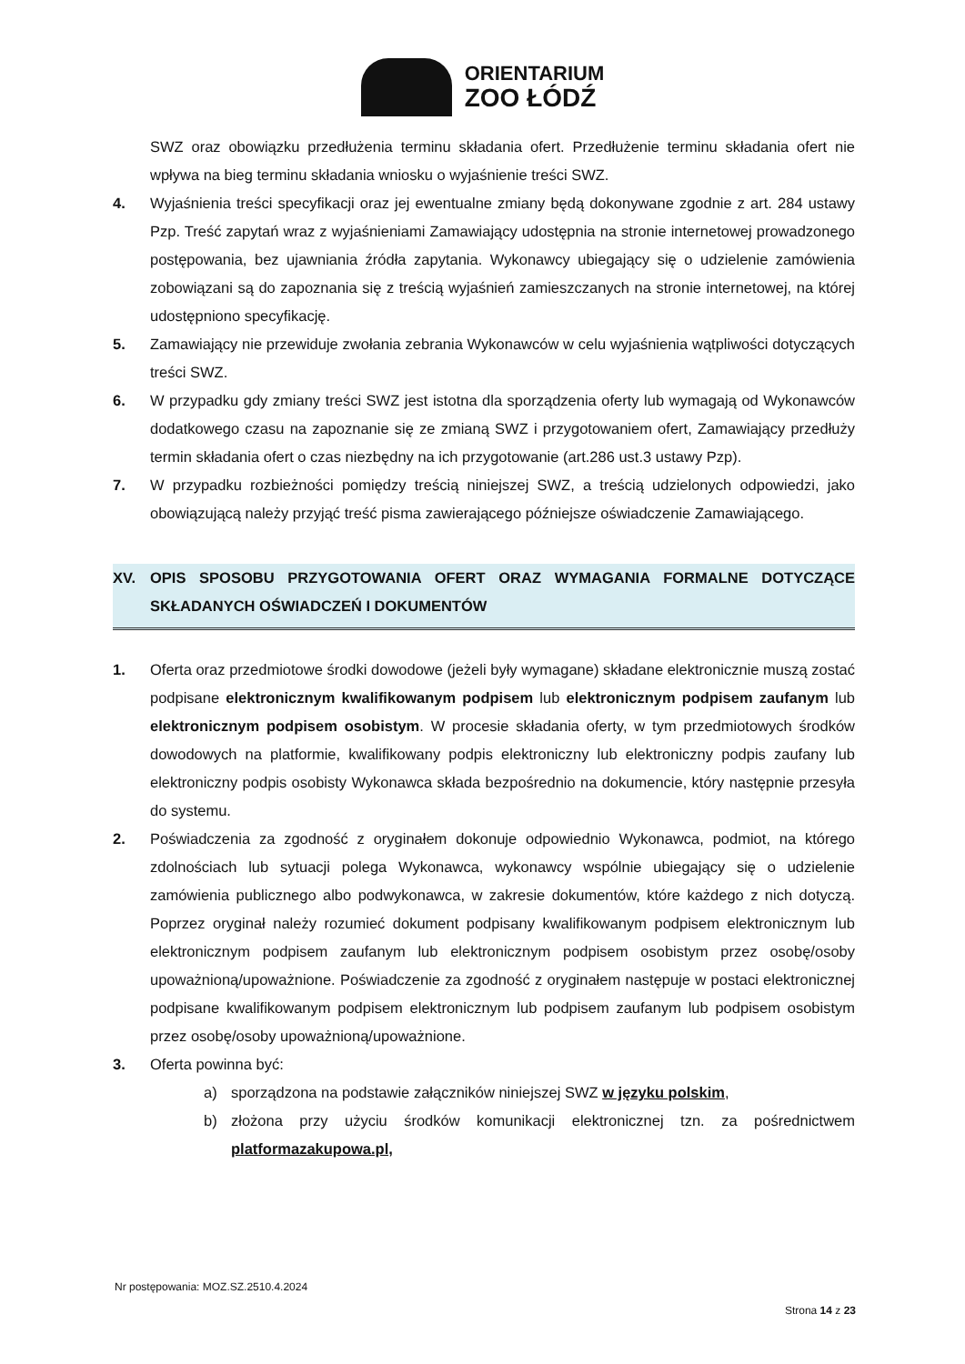ORIENTARIUM
ZOO ŁÓDŹ
SWZ oraz obowiązku przedłużenia terminu składania ofert. Przedłużenie terminu składania ofert nie wpływa na bieg terminu składania wniosku o wyjaśnienie treści SWZ.
4. Wyjaśnienia treści specyfikacji oraz jej ewentualne zmiany będą dokonywane zgodnie z art. 284 ustawy Pzp. Treść zapytań wraz z wyjaśnieniami Zamawiający udostępnia na stronie internetowej prowadzonego postępowania, bez ujawniania źródła zapytania. Wykonawcy ubiegający się o udzielenie zamówienia zobowiązani są do zapoznania się z treścią wyjaśnień zamieszczanych na stronie internetowej, na której udostępniono specyfikację.
5. Zamawiający nie przewiduje zwołania zebrania Wykonawców w celu wyjaśnienia wątpliwości dotyczących treści SWZ.
6. W przypadku gdy zmiany treści SWZ jest istotna dla sporządzenia oferty lub wymagają od Wykonawców dodatkowego czasu na zapoznanie się ze zmianą SWZ i przygotowaniem ofert, Zamawiający przedłuży termin składania ofert o czas niezbędny na ich przygotowanie (art.286 ust.3 ustawy Pzp).
7. W przypadku rozbieżności pomiędzy treścią niniejszej SWZ, a treścią udzielonych odpowiedzi, jako obowiązującą należy przyjąć treść pisma zawierającego późniejsze oświadczenie Zamawiającego.
XV. OPIS SPOSOBU PRZYGOTOWANIA OFERT ORAZ WYMAGANIA FORMALNE DOTYCZĄCE SKŁADANYCH OŚWIADCZEŃ I DOKUMENTÓW
1. Oferta oraz przedmiotowe środki dowodowe (jeżeli były wymagane) składane elektronicznie muszą zostać podpisane elektronicznym kwalifikowanym podpisem lub elektronicznym podpisem zaufanym lub elektronicznym podpisem osobistym. W procesie składania oferty, w tym przedmiotowych środków dowodowych na platformie, kwalifikowany podpis elektroniczny lub elektroniczny podpis zaufany lub elektroniczny podpis osobisty Wykonawca składa bezpośrednio na dokumencie, który następnie przesyła do systemu.
2. Poświadczenia za zgodność z oryginałem dokonuje odpowiednio Wykonawca, podmiot, na którego zdolnościach lub sytuacji polega Wykonawca, wykonawcy wspólnie ubiegający się o udzielenie zamówienia publicznego albo podwykonawca, w zakresie dokumentów, które każdego z nich dotyczą. Poprzez oryginał należy rozumieć dokument podpisany kwalifikowanym podpisem elektronicznym lub elektronicznym podpisem zaufanym lub elektronicznym podpisem osobistym przez osobę/osoby upoważnioną/upoważnione. Poświadczenie za zgodność z oryginałem następuje w postaci elektronicznej podpisane kwalifikowanym podpisem elektronicznym lub podpisem zaufanym lub podpisem osobistym przez osobę/osoby upoważnioną/upoważnione.
3. Oferta powinna być:
a) sporządzona na podstawie załączników niniejszej SWZ w języku polskim,
b) złożona przy użyciu środków komunikacji elektronicznej tzn. za pośrednictwem platformazakupowa.pl,
Nr postępowania: MOZ.SZ.2510.4.2024
Strona 14 z 23